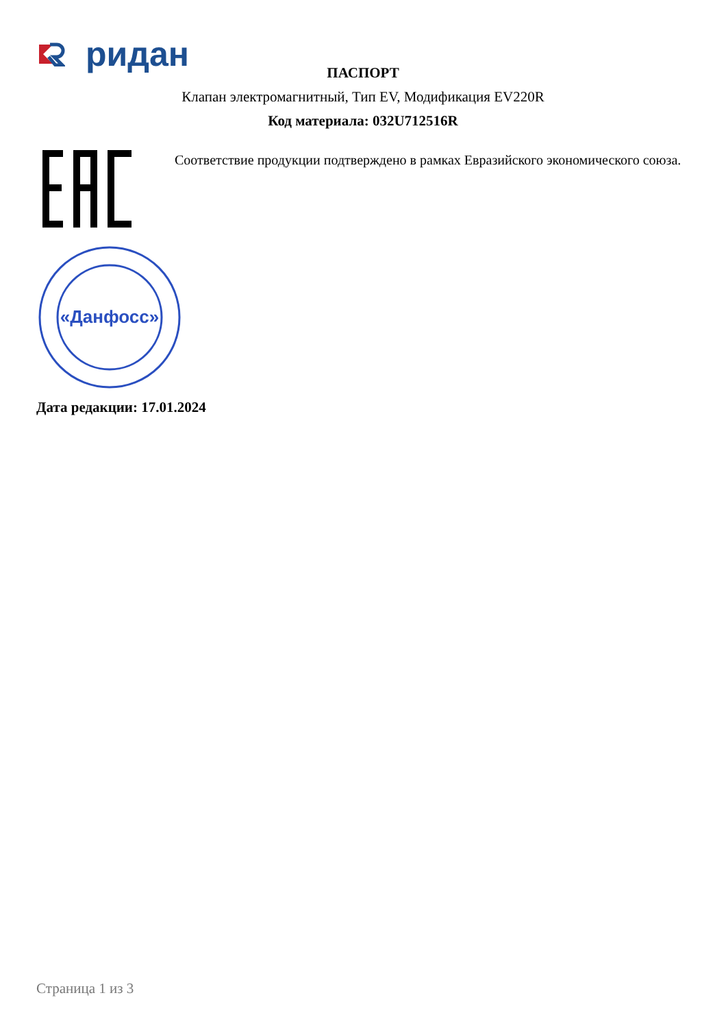ридан
ПАСПОРТ
Клапан электромагнитный, Тип EV, Модификация EV220R
Код материала: 032U712516R
Соответствие продукции подтверждено в рамках Евразийского экономического союза.
«Данфосс»
Дата редакции: 17.01.2024
Страница 1 из 3